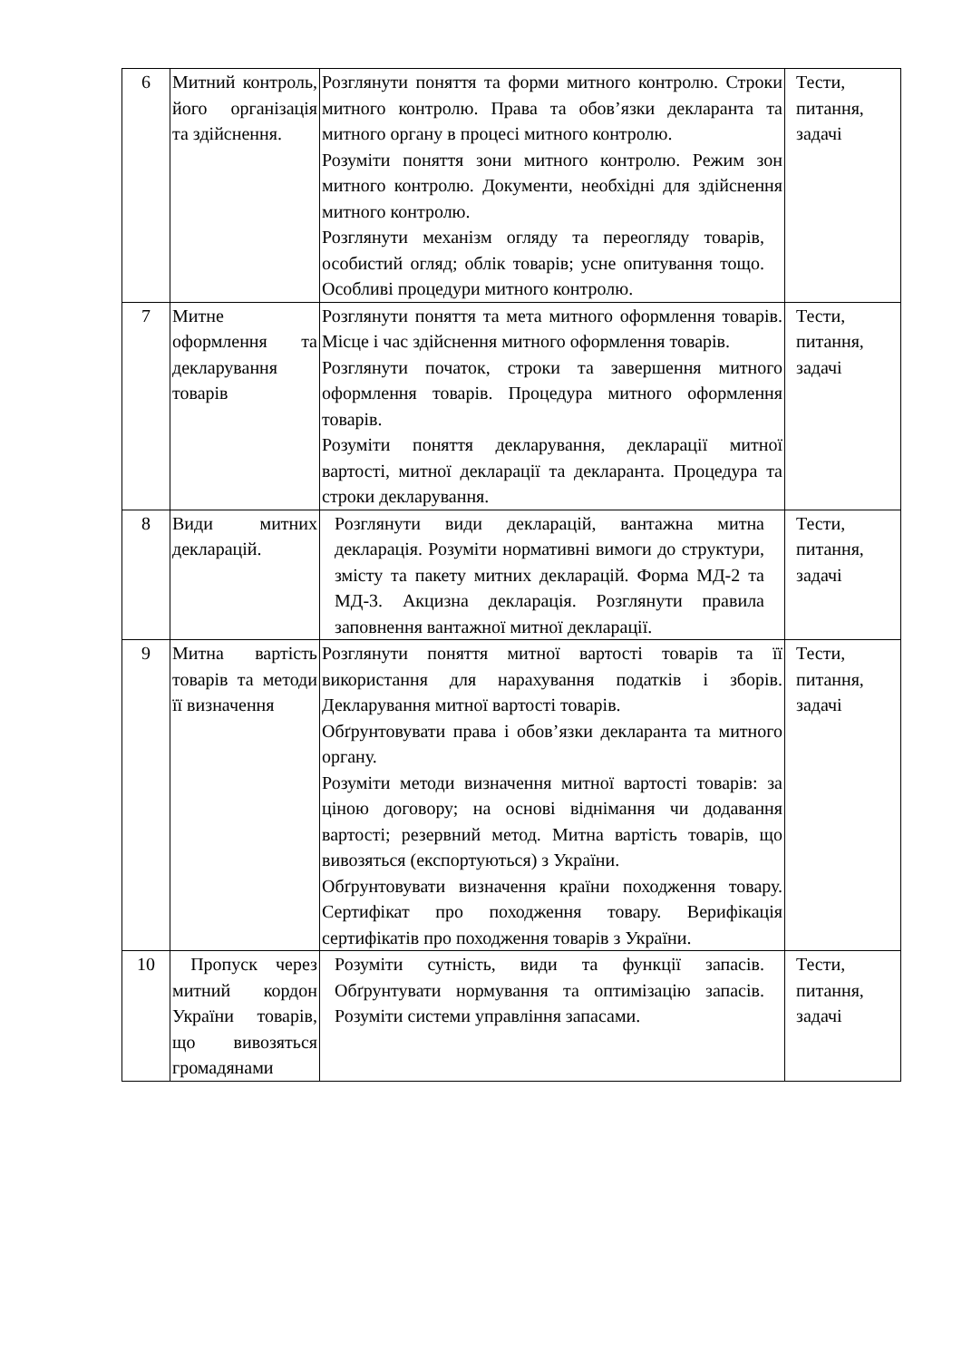| 6 | Митний контроль, його організація та здійснення. | Розглянути поняття та форми митного контролю. Строки митного контролю. Права та обов’язки декларанта та митного органу в процесі митного контролю. Розуміти поняття зони митного контролю. Режим зон митного контролю. Документи, необхідні для здійснення митного контролю. Розглянути механізм огляду та переогляду товарів, особистий огляд; облік товарів; усне опитування тощо. Особливі процедури митного контролю. | Тести, питання, задачі |
| 7 | Митне оформлення та декларування товарів | Розглянути поняття та мета митного оформлення товарів. Місце і час здійснення митного оформлення товарів. Розглянути початок, строки та завершення митного оформлення товарів. Процедура митного оформлення товарів. Розуміти поняття декларування, декларації митної вартості, митної декларації та декларанта. Процедура та строки декларування. | Тести, питання, задачі |
| 8 | Види митних декларацій. | Розглянути види декларацій, вантажна митна декларація. Розуміти нормативні вимоги до структури, змісту та пакету митних декларацій. Форма МД-2 та МД-3. Акцизна декларація. Розглянути правила заповнення вантажної митної декларації. | Тести, питання, задачі |
| 9 | Митна вартість товарів та методи її визначення | Розглянути поняття митної вартості товарів та її використання для нарахування податків і зборів. Декларування митної вартості товарів. Обґрунтовувати права і обов’язки декларанта та митного органу. Розуміти методи визначення митної вартості товарів: за ціною договору; на основі віднімання чи додавання вартості; резервний метод. Митна вартість товарів, що вивозяться (експортуються) з України. Обґрунтовувати визначення країни походження товару. Сертифікат про походження товару. Верифікація сертифікатів про походження товарів з України. | Тести, питання, задачі |
| 10 | Пропуск через митний кордон України товарів, що вивозяться громадянами | Розуміти сутність, види та функції запасів. Обґрунтувати нормування та оптимізацію запасів. Розуміти системи управління запасами. | Тести, питання, задачі |